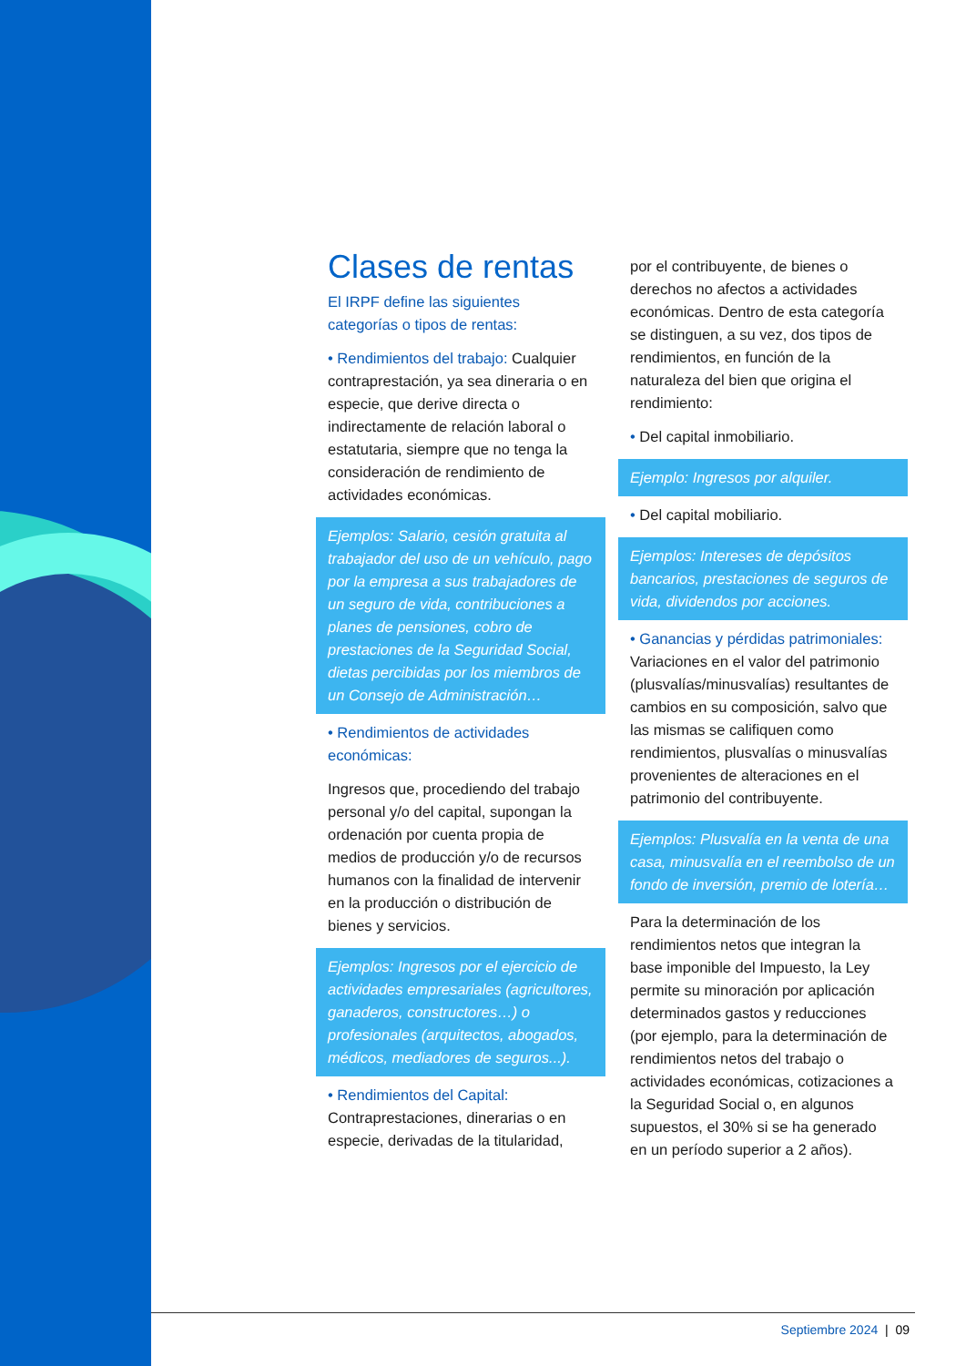Clases de rentas
El IRPF define las siguientes categorías o tipos de rentas:
• Rendimientos del trabajo: Cualquier contraprestación, ya sea dineraria o en especie, que derive directa o indirectamente de relación laboral o estatutaria, siempre que no tenga la consideración de rendimiento de actividades económicas.
Ejemplos: Salario, cesión gratuita al trabajador del uso de un vehículo, pago por la empresa a sus trabajadores de un seguro de vida, contribuciones a planes de pensiones, cobro de prestaciones de la Seguridad Social, dietas percibidas por los miembros de un Consejo de Administración…
• Rendimientos de actividades económicas:
Ingresos que, procediendo del trabajo personal y/o del capital, supongan la ordenación por cuenta propia de medios de producción y/o de recursos humanos con la finalidad de intervenir en la producción o distribución de bienes y servicios.
Ejemplos: Ingresos por el ejercicio de actividades empresariales (agricultores, ganaderos, constructores…) o profesionales (arquitectos, abogados, médicos, mediadores de seguros...).
• Rendimientos del Capital: Contraprestaciones, dinerarias o en especie, derivadas de la titularidad,
por el contribuyente, de bienes o derechos no afectos a actividades económicas. Dentro de esta categoría se distinguen, a su vez, dos tipos de rendimientos, en función de la naturaleza del bien que origina el rendimiento:
• Del capital inmobiliario.
Ejemplo: Ingresos por alquiler.
• Del capital mobiliario.
Ejemplos: Intereses de depósitos bancarios, prestaciones de seguros de vida, dividendos por acciones.
• Ganancias y pérdidas patrimoniales: Variaciones en el valor del patrimonio (plusvalías/minusvalías) resultantes de cambios en su composición, salvo que las mismas se califiquen como rendimientos, plusvalías o minusvalías provenientes de alteraciones en el patrimonio del contribuyente.
Ejemplos: Plusvalía en la venta de una casa, minusvalía en el reembolso de un fondo de inversión, premio de lotería…
Para la determinación de los rendimientos netos que integran la base imponible del Impuesto, la Ley permite su minoración por aplicación determinados gastos y reducciones (por ejemplo, para la determinación de rendimientos netos del trabajo o actividades económicas, cotizaciones a la Seguridad Social o, en algunos supuestos, el 30% si se ha generado en un período superior a 2 años).
Septiembre 2024 | 09